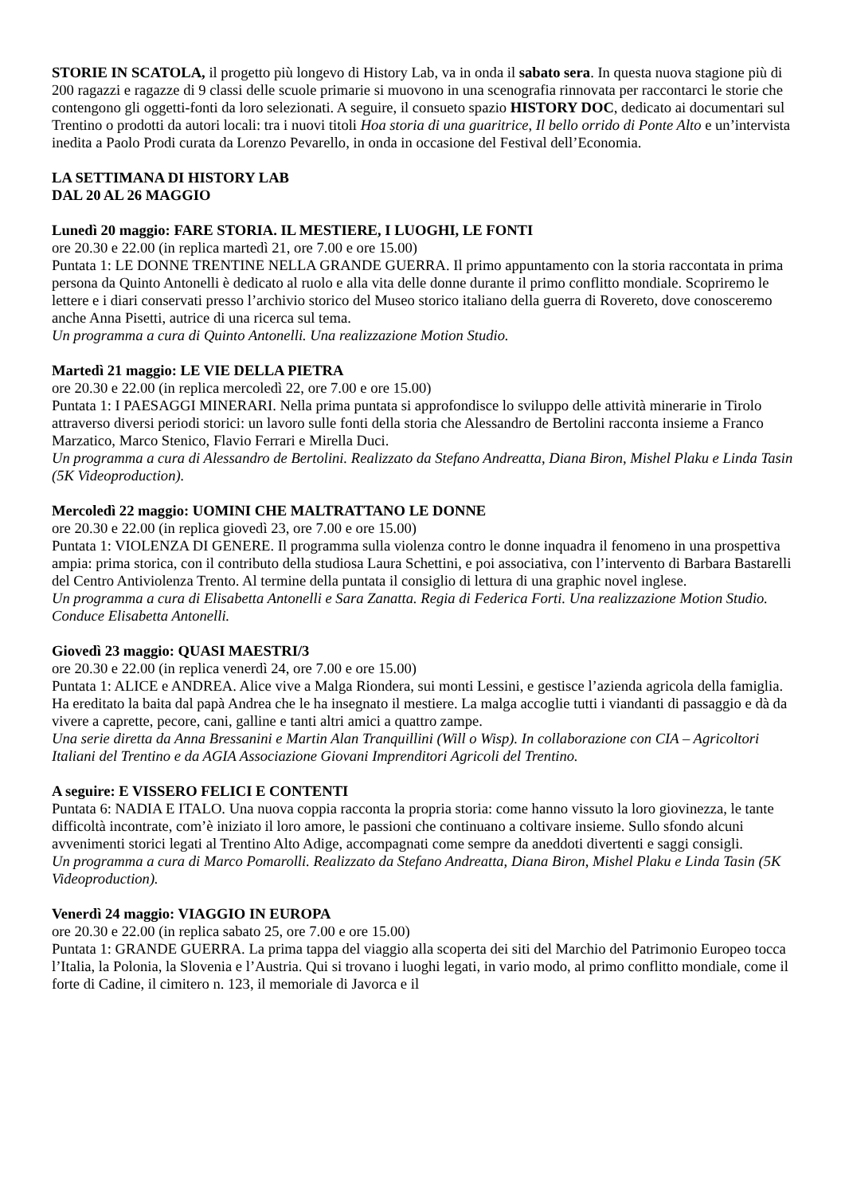STORIE IN SCATOLA, il progetto più longevo di History Lab, va in onda il sabato sera. In questa nuova stagione più di 200 ragazzi e ragazze di 9 classi delle scuole primarie si muovono in una scenografia rinnovata per raccontarci le storie che contengono gli oggetti-fonti da loro selezionati. A seguire, il consueto spazio HISTORY DOC, dedicato ai documentari sul Trentino o prodotti da autori locali: tra i nuovi titoli Hoa storia di una guaritrice, Il bello orrido di Ponte Alto e un’intervista inedita a Paolo Prodi curata da Lorenzo Pevarello, in onda in occasione del Festival dell’Economia.
LA SETTIMANA DI HISTORY LAB
DAL 20 AL 26 MAGGIO
Lunedì 20 maggio: FARE STORIA. IL MESTIERE, I LUOGHI, LE FONTI
ore 20.30 e 22.00 (in replica martedì 21, ore 7.00 e ore 15.00)
Puntata 1: LE DONNE TRENTINE NELLA GRANDE GUERRA. Il primo appuntamento con la storia raccontata in prima persona da Quinto Antonelli è dedicato al ruolo e alla vita delle donne durante il primo conflitto mondiale. Scopriremo le lettere e i diari conservati presso l’archivio storico del Museo storico italiano della guerra di Rovereto, dove conosceremo anche Anna Pisetti, autrice di una ricerca sul tema.
Un programma a cura di Quinto Antonelli. Una realizzazione Motion Studio.
Martedì 21 maggio: LE VIE DELLA PIETRA
ore 20.30 e 22.00 (in replica mercoledì 22, ore 7.00 e ore 15.00)
Puntata 1: I PAESAGGI MINERARI. Nella prima puntata si approfondisce lo sviluppo delle attività minerarie in Tirolo attraverso diversi periodi storici: un lavoro sulle fonti della storia che Alessandro de Bertolini racconta insieme a Franco Marzatico, Marco Stenico, Flavio Ferrari e Mirella Duci.
Un programma a cura di Alessandro de Bertolini. Realizzato da Stefano Andreatta, Diana Biron, Mishel Plaku e Linda Tasin (5K Videoproduction).
Mercoledì 22 maggio: UOMINI CHE MALTRATTANO LE DONNE
ore 20.30 e 22.00 (in replica giovedì 23, ore 7.00 e ore 15.00)
Puntata 1: VIOLENZA DI GENERE. Il programma sulla violenza contro le donne inquadra il fenomeno in una prospettiva ampia: prima storica, con il contributo della studiosa Laura Schettini, e poi associativa, con l’intervento di Barbara Bastarelli del Centro Antiviolenza Trento. Al termine della puntata il consiglio di lettura di una graphic novel inglese.
Un programma a cura di Elisabetta Antonelli e Sara Zanatta. Regia di Federica Forti. Una realizzazione Motion Studio. Conduce Elisabetta Antonelli.
Giovedì 23 maggio: QUASI MAESTRI/3
ore 20.30 e 22.00 (in replica venerdì 24, ore 7.00 e ore 15.00)
Puntata 1: ALICE e ANDREA. Alice vive a Malga Riondera, sui monti Lessini, e gestisce l’azienda agricola della famiglia. Ha ereditato la baita dal papà Andrea che le ha insegnato il mestiere. La malga accoglie tutti i viandanti di passaggio e dà da vivere a caprette, pecore, cani, galline e tanti altri amici a quattro zampe.
Una serie diretta da Anna Bressanini e Martin Alan Tranquillini (Will o Wisp). In collaborazione con CIA – Agricoltori Italiani del Trentino e da AGIA Associazione Giovani Imprenditori Agricoli del Trentino.
A seguire: E VISSERO FELICI E CONTENTI
Puntata 6: NADIA E ITALO. Una nuova coppia racconta la propria storia: come hanno vissuto la loro giovinezza, le tante difficoltà incontrate, com’è iniziato il loro amore, le passioni che continuano a coltivare insieme. Sullo sfondo alcuni avvenimenti storici legati al Trentino Alto Adige, accompagnati come sempre da aneddoti divertenti e saggi consigli.
Un programma a cura di Marco Pomarolli. Realizzato da Stefano Andreatta, Diana Biron, Mishel Plaku e Linda Tasin (5K Videoproduction).
Venerdì 24 maggio: VIAGGIO IN EUROPA
ore 20.30 e 22.00 (in replica sabato 25, ore 7.00 e ore 15.00)
Puntata 1: GRANDE GUERRA. La prima tappa del viaggio alla scoperta dei siti del Marchio del Patrimonio Europeo tocca l’Italia, la Polonia, la Slovenia e l’Austria. Qui si trovano i luoghi legati, in vario modo, al primo conflitto mondiale, come il forte di Cadine, il cimitero n. 123, il memoriale di Javorca e il